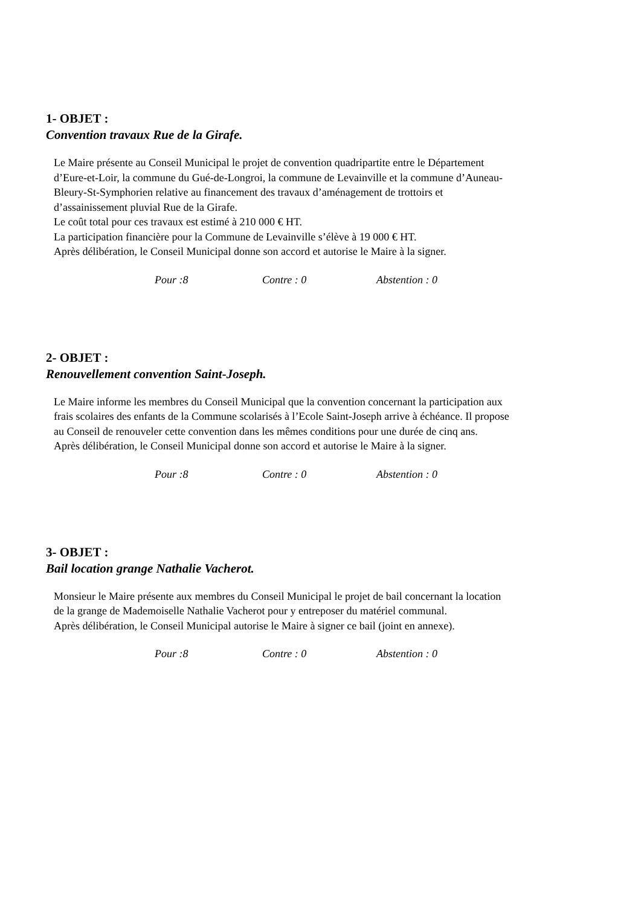1- OBJET :
Convention travaux Rue de la Girafe.
Le Maire présente au Conseil Municipal le projet de convention quadripartite entre le Département d’Eure-et-Loir, la commune du Gué-de-Longroi, la commune de Levainville et la commune d’Auneau-Bleury-St-Symphorien relative au financement des travaux d’aménagement de trottoirs et d’assainissement pluvial Rue de la Girafe.
Le coût total pour ces travaux est estimé à 210 000 € HT.
La participation financière pour la Commune de Levainville s’élève à 19 000 € HT.
Après délibération, le Conseil Municipal donne son accord et autorise le Maire à la signer.
Pour :8 Contre : 0 Abstention : 0
2- OBJET :
Renouvellement convention Saint-Joseph.
Le Maire informe les membres du Conseil Municipal que la convention concernant la participation aux frais scolaires des enfants de la Commune scolarisés à l’Ecole Saint-Joseph arrive à échéance. Il propose au Conseil de renouveler cette convention dans les mêmes conditions pour une durée de cinq ans.
Après délibération, le Conseil Municipal donne son accord et autorise le Maire à la signer.
Pour :8 Contre : 0 Abstention : 0
3- OBJET :
Bail location grange Nathalie Vacherot.
Monsieur le Maire présente aux membres du Conseil Municipal le projet de bail concernant la location de la grange de Mademoiselle Nathalie Vacherot pour y entreposer du matériel communal.
Après délibération, le Conseil Municipal autorise le Maire à signer ce bail (joint en annexe).
Pour :8 Contre : 0 Abstention : 0